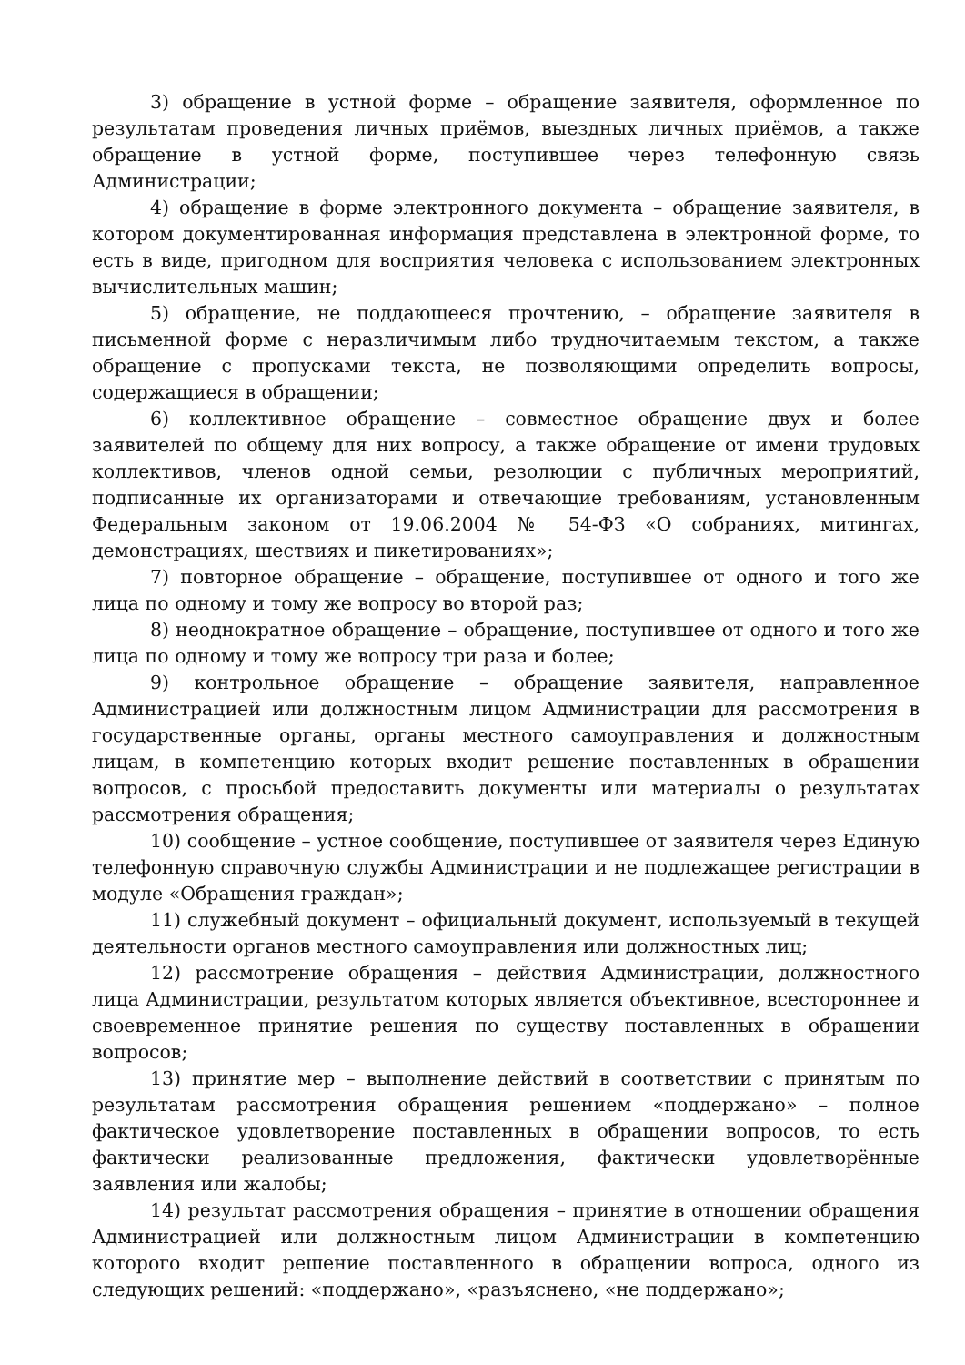3) обращение в устной форме – обращение заявителя, оформленное по результатам проведения личных приёмов, выездных личных приёмов, а также обращение в устной форме, поступившее через телефонную связь Администрации;
4) обращение в форме электронного документа – обращение заявителя, в котором документированная информация представлена в электронной форме, то есть в виде, пригодном для восприятия человека с использованием электронных вычислительных машин;
5) обращение, не поддающееся прочтению, – обращение заявителя в письменной форме с неразличимым либо трудночитаемым текстом, а также обращение с пропусками текста, не позволяющими определить вопросы, содержащиеся в обращении;
6) коллективное обращение – совместное обращение двух и более заявителей по общему для них вопросу, а также обращение от имени трудовых коллективов, членов одной семьи, резолюции с публичных мероприятий, подписанные их организаторами и отвечающие требованиям, установленным Федеральным законом от 19.06.2004 № 54-ФЗ «О собраниях, митингах, демонстрациях, шествиях и пикетированиях»;
7) повторное обращение – обращение, поступившее от одного и того же лица по одному и тому же вопросу во второй раз;
8) неоднократное обращение – обращение, поступившее от одного и того же лица по одному и тому же вопросу три раза и более;
9) контрольное обращение – обращение заявителя, направленное Администрацией или должностным лицом Администрации для рассмотрения в государственные органы, органы местного самоуправления и должностным лицам, в компетенцию которых входит решение поставленных в обращении вопросов, с просьбой предоставить документы или материалы о результатах рассмотрения обращения;
10) сообщение – устное сообщение, поступившее от заявителя через Единую телефонную справочную службы Администрации и не подлежащее регистрации в модуле «Обращения граждан»;
11) служебный документ – официальный документ, используемый в текущей деятельности органов местного самоуправления или должностных лиц;
12) рассмотрение обращения – действия Администрации, должностного лица Администрации, результатом которых является объективное, всестороннее и своевременное принятие решения по существу поставленных в обращении вопросов;
13) принятие мер – выполнение действий в соответствии с принятым по результатам рассмотрения обращения решением «поддержано» – полное фактическое удовлетворение поставленных в обращении вопросов, то есть фактически реализованные предложения, фактически удовлетворённые заявления или жалобы;
14) результат рассмотрения обращения – принятие в отношении обращения Администрацией или должностным лицом Администрации в компетенцию которого входит решение поставленного в обращении вопроса, одного из следующих решений: «поддержано», «разъяснено, «не поддержано»;